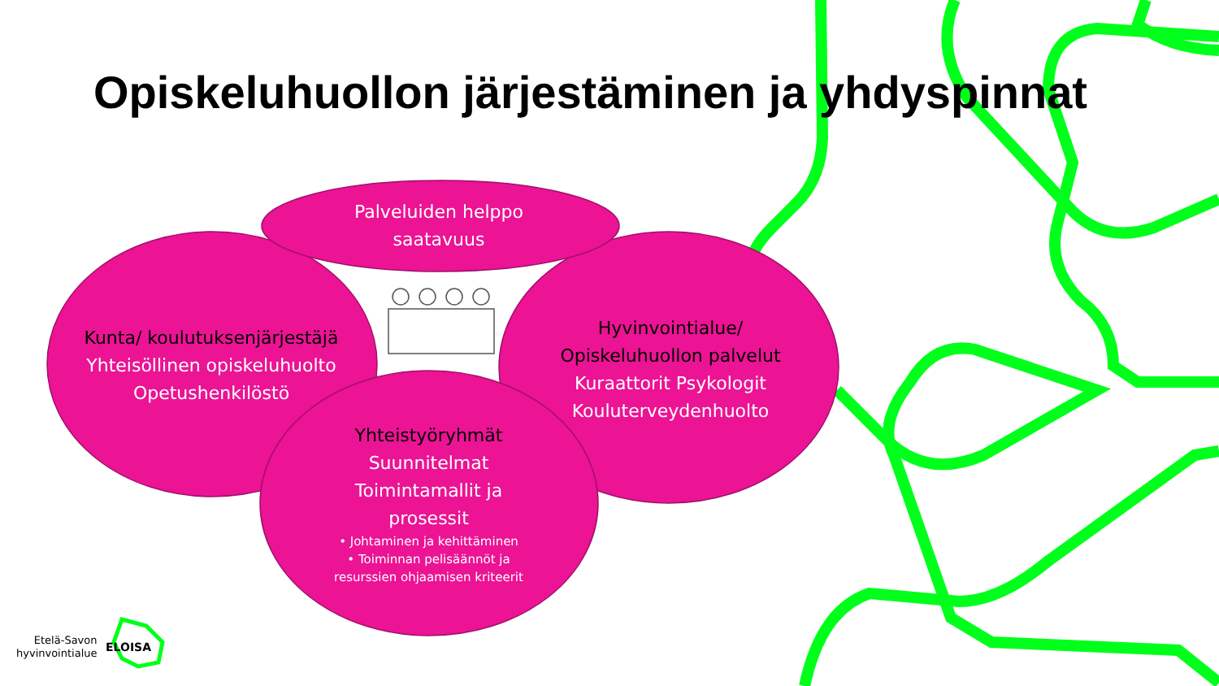Opiskeluhuollon järjestäminen ja yhdyspinnat
Palveluiden helppo saatavuus
Kunta/ koulutuksenjärjestäjä
Yhteisöllinen opiskeluhuolto Opetushenkilöstö
Hyvinvointialue/ Opiskeluhuollon palvelut
Kuraattorit Psykologit Kouluterveydenhuolto
Yhteistyöryhmät
Suunnitelmat Toimintamallit ja prosessit
• Johtaminen ja kehittäminen
• Toiminnan pelisäännöt ja resurssien ohjaamisen kriteerit
Etelä-Savon
hyvinvointialue
ELOISA